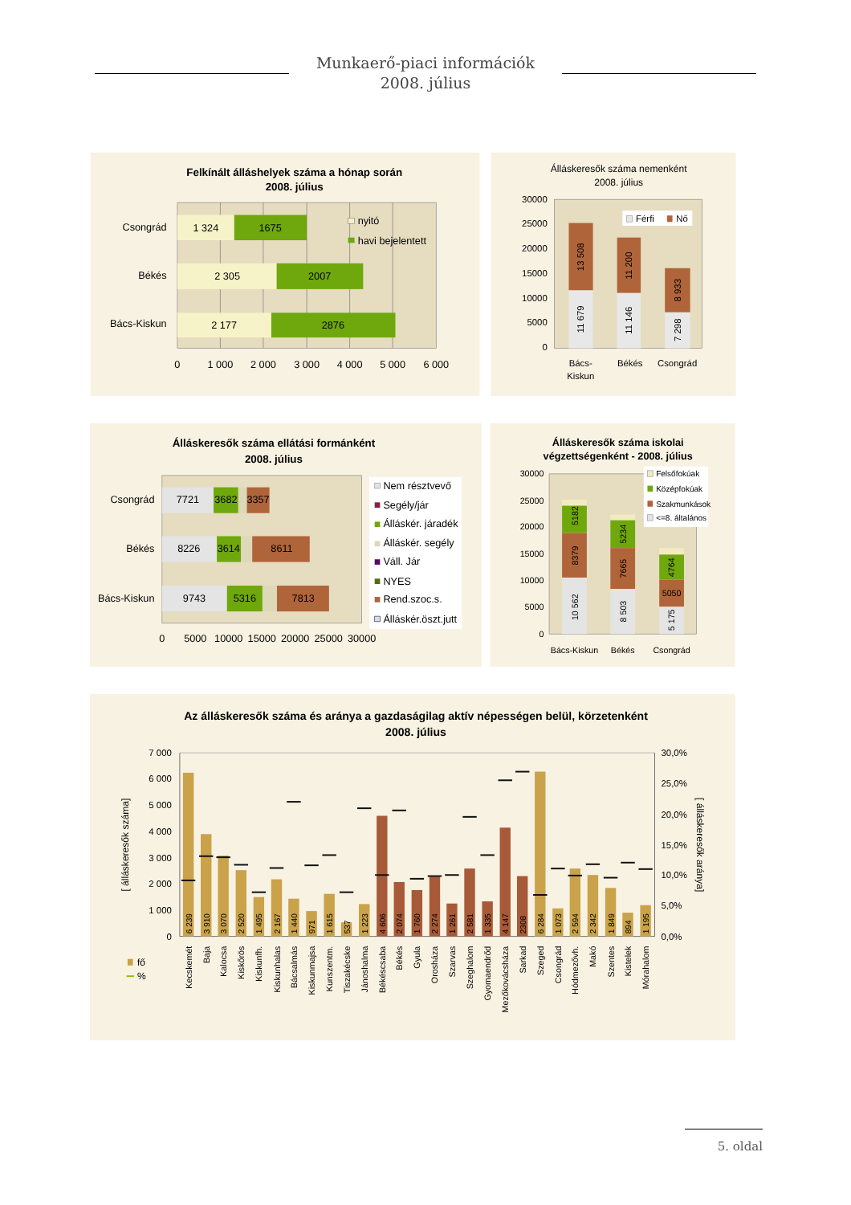Munkaerő-piaci információk
2008. július
Felkínált álláshelyek száma a hónap során
2008. július
1 324
1675
2 305
2007
2 177
2876
Csongrád
Békés
Bács-Kiskun
nyitó
havi bejelentett
0
1 000
2 000
3 000
4 000
5 000
6 000
Álláskeresők száma nemenként
2008. július
30000
25000
20000
15000
10000
5000
0
11 679
13 508
11 146
11 200
7 298
8 933
Férfi
Nő
Bács-
Kiskun
Békés
Csongrád
Álláskeresők száma ellátási formánként
2008. július
7721
3682
3357
8226
3614
8611
9743
5316
7813
Csongrád
Békés
Bács-Kiskun
Nem résztvevő
Segély/jár
Álláskér. járadék
Álláskér. segély
Váll. Jár
NYES
Rend.szoc.s.
Álláskér.öszt.jutt
0
5000
10000
15000
20000
25000
30000
Álláskeresők száma iskolai
végzettségenként - 2008. július
30000
25000
20000
15000
10000
5000
0
10 562
8379
5182
8 503
7665
5234
5 175
5050
4764
Felsőfokúak
Középfokúak
Szakmunkások
<=8. általános
Bács-Kiskun
Békés
Csongrád
Az álláskeresők száma és aránya a gazdaságilag aktív népességen belül, körzetenként
2008. július
7 000
6 000
5 000
4 000
3 000
2 000
1 000
0
30,0%
25,0%
20,0%
15,0%
10,0%
5,0%
0,0%
[ álláskeresők száma]
[ álláskeresők aránya]
6 239
3 910
3 070
2 520
1 495
2 167
1 440
971
1 615
537
1 223
4 606
2 074
1 760
2 274
1 261
2 581
1 335
4 147
2308
6 284
1 073
2 594
2 342
1 849
894
1 195
Kecskemét
Baja
Kalocsa
Kiskőrös
Kiskunfh.
Kiskunhalas
Bácsalmás
Kiskunmajsa
Kunszentm.
Tiszakécske
Jánoshalma
Békéscsaba
Békés
Gyula
Orosháza
Szarvas
Szeghalom
Gyomaendrőd
Mezőkovácsháza
Sarkad
Szeged
Csongrád
Hódmezővh.
Makó
Szentes
Kistelek
Mórahalom
fő
%
5. oldal